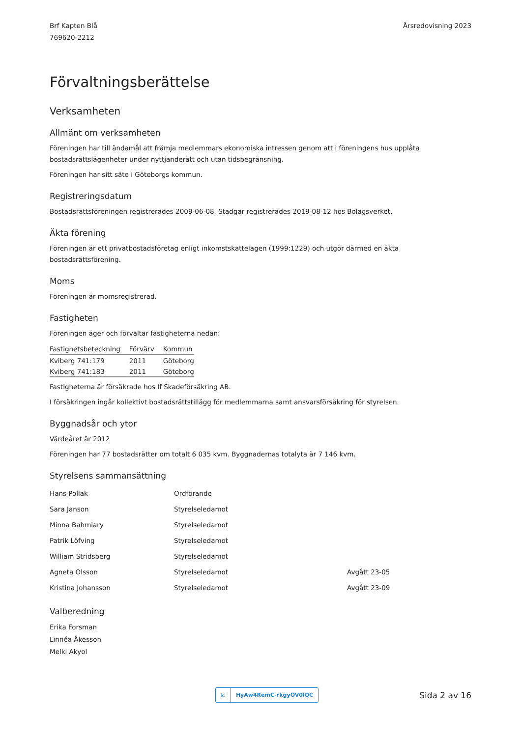Brf Kapten Blå
769620-2212
Årsredovisning 2023
Förvaltningsberättelse
Verksamheten
Allmänt om verksamheten
Föreningen har till ändamål att främja medlemmars ekonomiska intressen genom att i föreningens hus upplåta bostadsrättslägenheter under nyttjanderätt och utan tidsbegränsning.
Föreningen har sitt säte i Göteborgs kommun.
Registreringsdatum
Bostadsrättsföreningen registrerades 2009-06-08. Stadgar registrerades 2019-08-12 hos Bolagsverket.
Äkta förening
Föreningen är ett privatbostadsföretag enligt inkomstskattelagen (1999:1229) och utgör därmed en äkta bostadsrättsförening.
Moms
Föreningen är momsregistrerad.
Fastigheten
Föreningen äger och förvaltar fastigheterna nedan:
| Fastighetsbeteckning | Förvärv | Kommun |
| --- | --- | --- |
| Kviberg 741:179 | 2011 | Göteborg |
| Kviberg 741:183 | 2011 | Göteborg |
Fastigheterna är försäkrade hos If Skadeförsäkring AB.
I försäkringen ingår kollektivt bostadsrättstillägg för medlemmarna samt ansvarsförsäkring för styrelsen.
Byggnadsår och ytor
Värdeåret är 2012
Föreningen har 77 bostadsrätter om totalt 6 035 kvm. Byggnadernas totalyta är 7 146 kvm.
Styrelsens sammansättning
| Hans Pollak | Ordförande | |
| Sara Janson | Styrelseledamot | |
| Minna Bahmiary | Styrelseledamot | |
| Patrik Löfving | Styrelseledamot | |
| William Stridsberg | Styrelseledamot | |
| Agneta Olsson | Styrelseledamot | Avgått 23-05 |
| Kristina Johansson | Styrelseledamot | Avgått 23-09 |
Valberedning
Erika Forsman
Linnéa Åkesson
Melki Akyol
☑ HyAw4RemC-rkgyOV0lQC
Sida 2 av 16